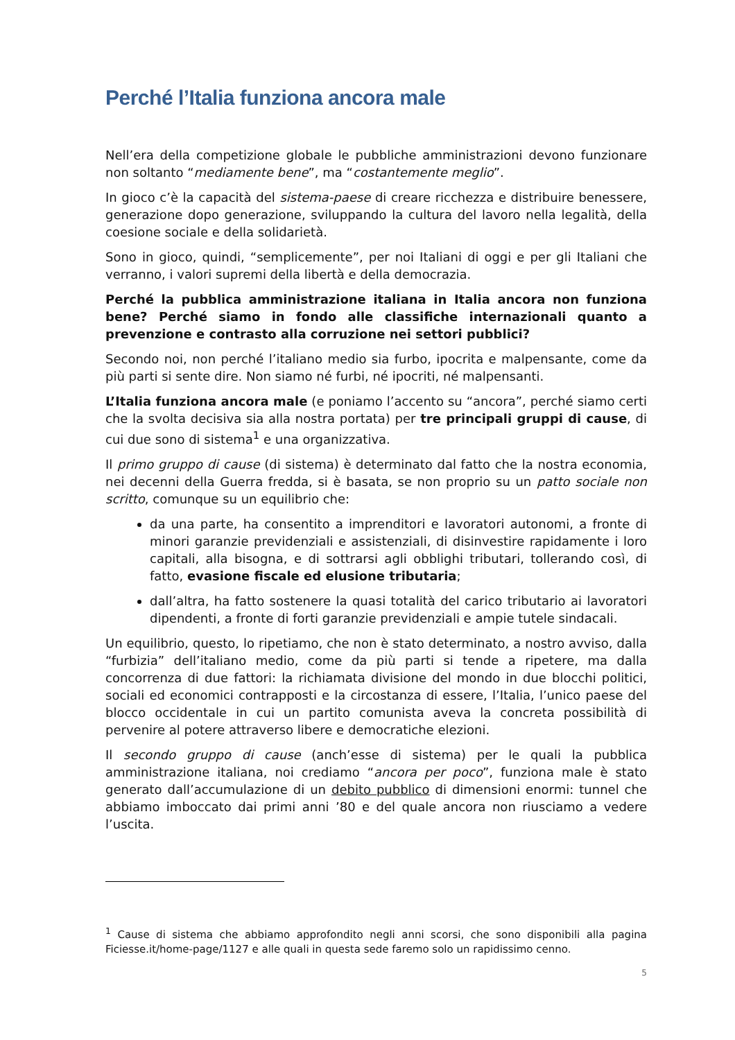Perché l’Italia funziona ancora male
Nell’era della competizione globale le pubbliche amministrazioni devono funzionare non soltanto “mediamente bene”, ma “costantemente meglio”.
In gioco c’è la capacità del sistema-paese di creare ricchezza e distribuire benessere, generazione dopo generazione, sviluppando la cultura del lavoro nella legalità, della coesione sociale e della solidarietà.
Sono in gioco, quindi, “semplicemente”, per noi Italiani di oggi e per gli Italiani che verranno, i valori supremi della libertà e della democrazia.
Perché la pubblica amministrazione italiana in Italia ancora non funziona bene? Perché siamo in fondo alle classifiche internazionali quanto a prevenzione e contrasto alla corruzione nei settori pubblici?
Secondo noi, non perché l’italiano medio sia furbo, ipocrita e malpensante, come da più parti si sente dire. Non siamo né furbi, né ipocriti, né malpensanti.
L’Italia funziona ancora male (e poniamo l’accento su “ancora”, perché siamo certi che la svolta decisiva sia alla nostra portata) per tre principali gruppi di cause, di cui due sono di sistema<sup>1</sup> e una organizzativa.
Il primo gruppo di cause (di sistema) è determinato dal fatto che la nostra economia, nei decenni della Guerra fredda, si è basata, se non proprio su un patto sociale non scritto, comunque su un equilibrio che:
da una parte, ha consentito a imprenditori e lavoratori autonomi, a fronte di minori garanzie previdenziali e assistenziali, di disinvestire rapidamente i loro capitali, alla bisogna, e di sottrarsi agli obblighi tributari, tollerando così, di fatto, evasione fiscale ed elusione tributaria;
dall’altra, ha fatto sostenere la quasi totalità del carico tributario ai lavoratori dipendenti, a fronte di forti garanzie previdenziali e ampie tutele sindacali.
Un equilibrio, questo, lo ripetiamo, che non è stato determinato, a nostro avviso, dalla “furbizia” dell’italiano medio, come da più parti si tende a ripetere, ma dalla concorrenza di due fattori: la richiamata divisione del mondo in due blocchi politici, sociali ed economici contrapposti e la circostanza di essere, l’Italia, l’unico paese del blocco occidentale in cui un partito comunista aveva la concreta possibilità di pervenire al potere attraverso libere e democratiche elezioni.
Il secondo gruppo di cause (anch’esse di sistema) per le quali la pubblica amministrazione italiana, noi crediamo “ancora per poco”, funziona male è stato generato dall’accumulazione di un debito pubblico di dimensioni enormi: tunnel che abbiamo imboccato dai primi anni ’80 e del quale ancora non riusciamo a vedere l’uscita.
<sup>1</sup> Cause di sistema che abbiamo approfondito negli anni scorsi, che sono disponibili alla pagina Ficiesse.it/home-page/1127 e alle quali in questa sede faremo solo un rapidissimo cenno.
5